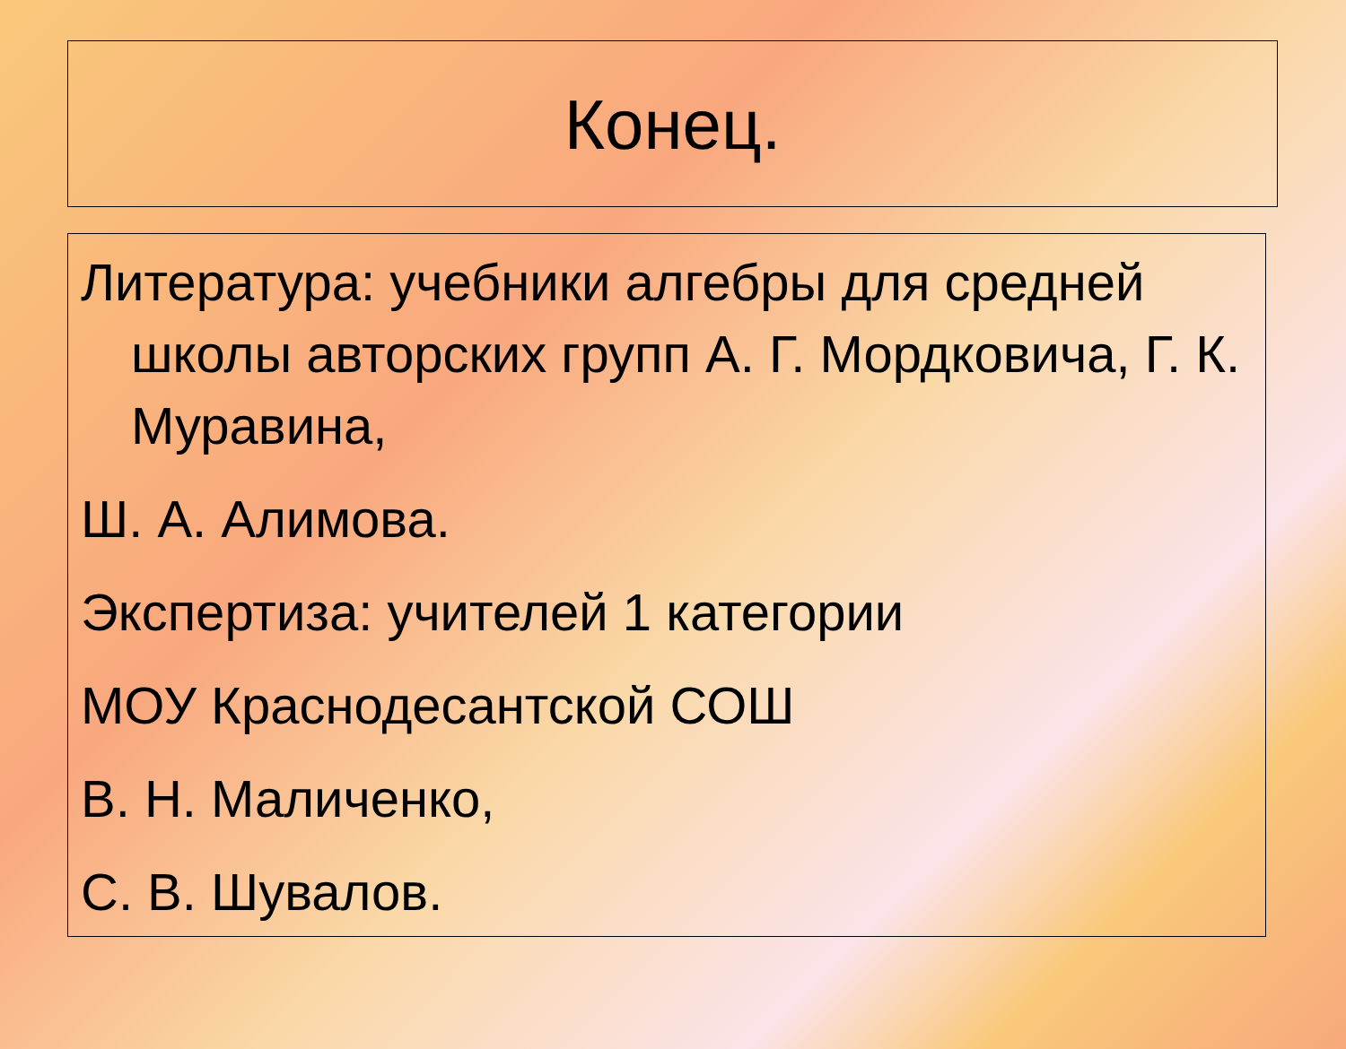Конец.
Литература: учебники алгебры для средней школы авторских групп А. Г. Мордковича, Г. К. Муравина,
Ш. А. Алимова.
Экспертиза: учителей 1 категории
МОУ Краснодесантской СОШ
В. Н. Маличенко,
С. В. Шувалов.